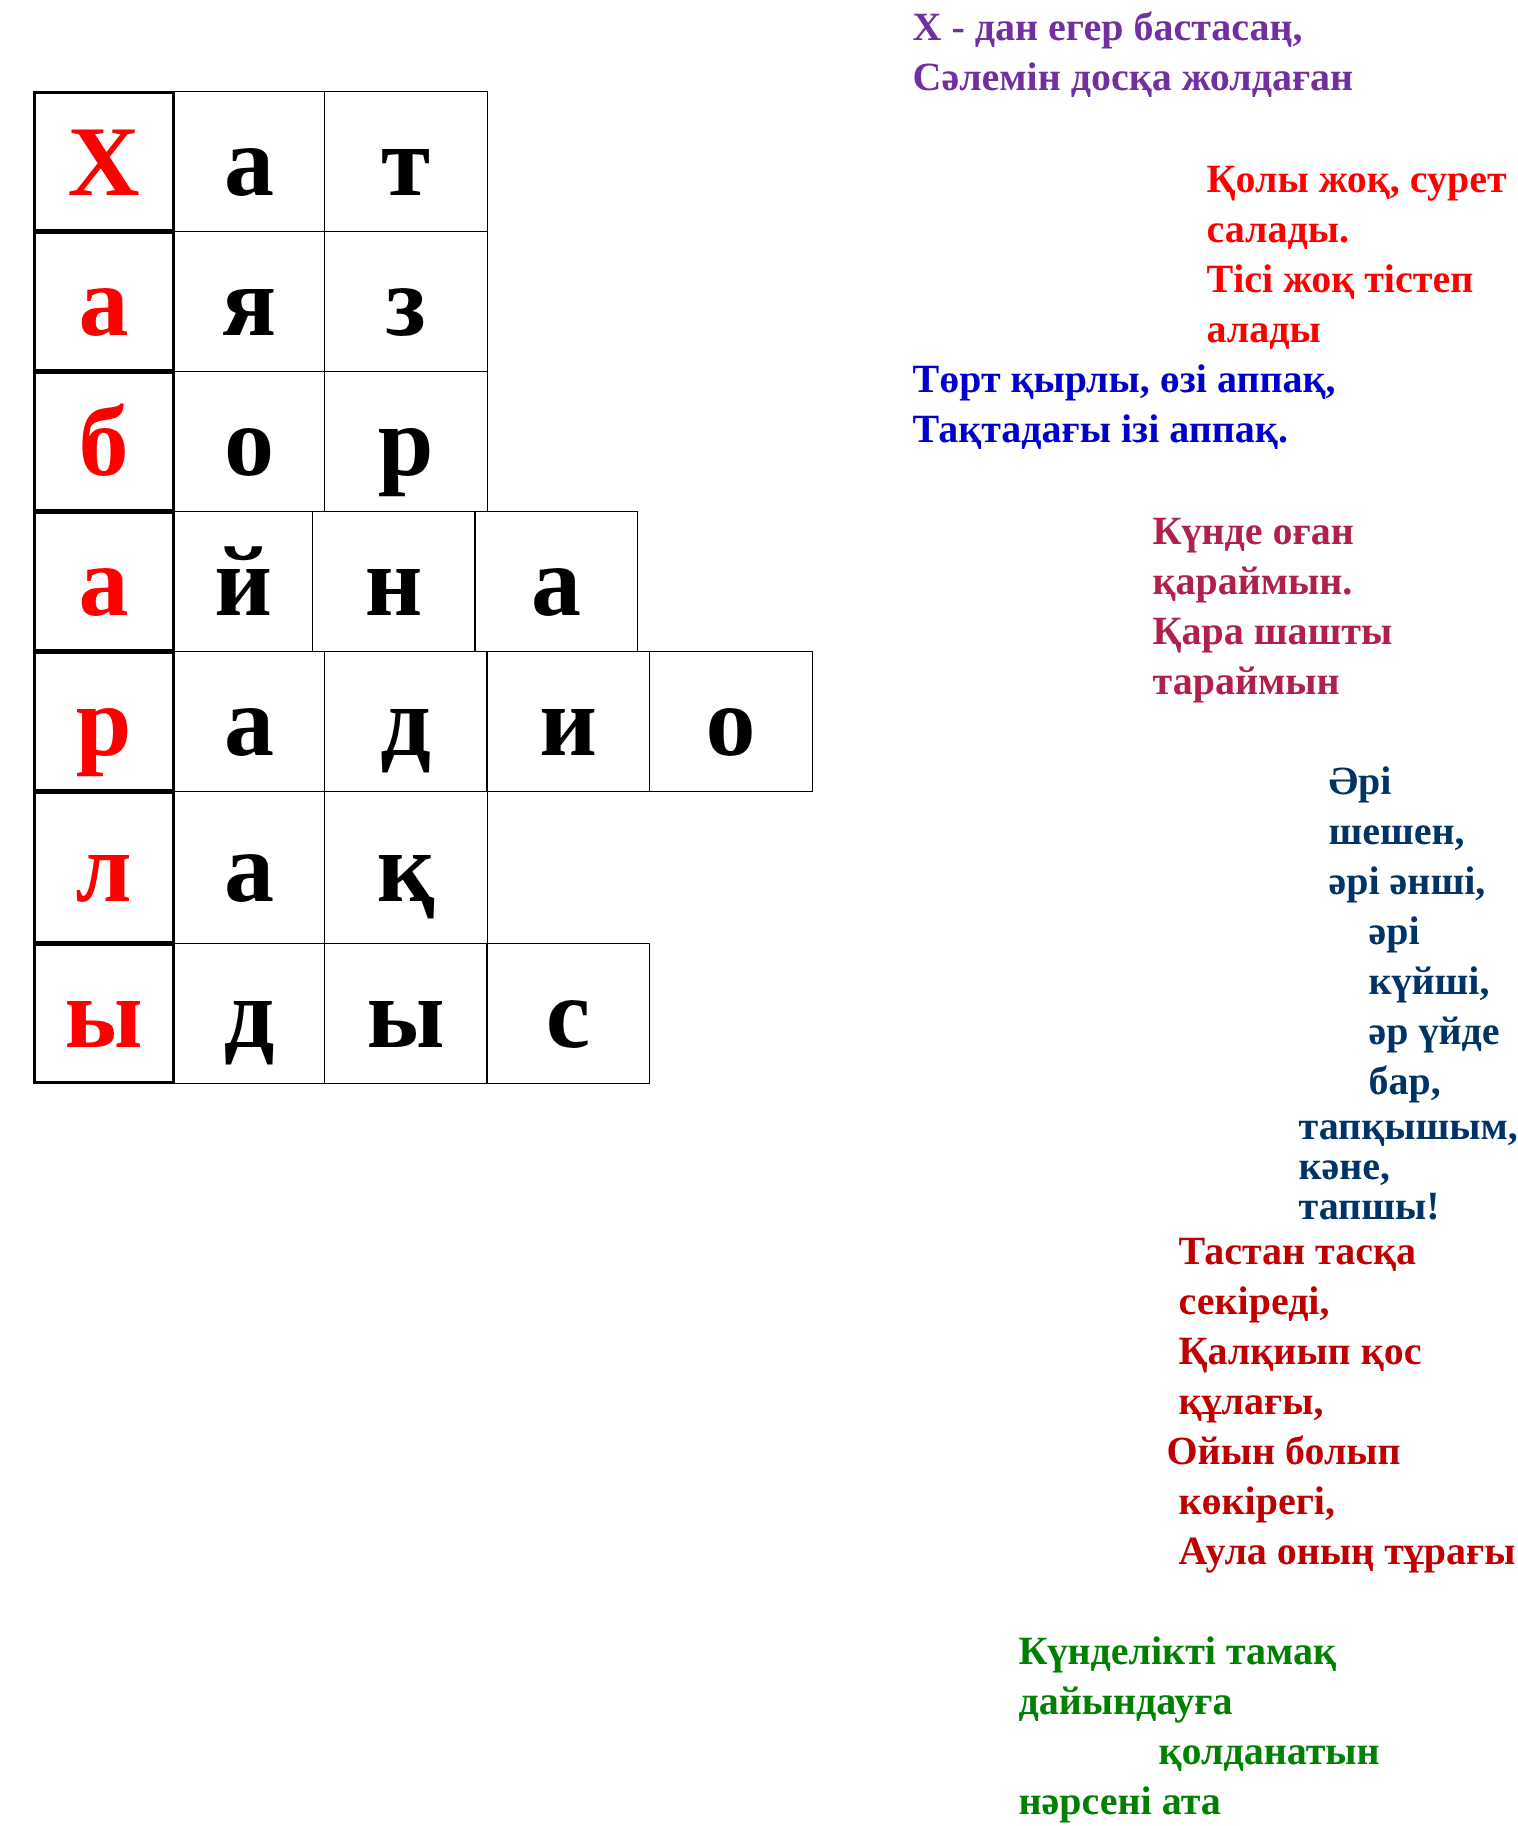Х а т
а я з
б о р
а й н а
р а д и о
л а қ
ы д ы с
Х - дан егер бастасаң,
Сәлемін досқа жолдаған
Қолы жоқ, сурет салады.
Тісі жоқ тістеп алады
Төрт қырлы, өзі аппақ,
Тақтадағы ізі аппақ.
Күнде оған қараймын.
Қара шашты тараймын
Әрі шешен, әрі әнші,
әрі күйші, әр үйде бар,
тапқышым, кәне, тапшы!
Тастан тасқа секіреді,
Қалқиып қос құлағы,
Ойын болып көкірегі,
Аула оның тұрағы
Күнделікті тамақ дайындауға
қолданатын нәрсені ата